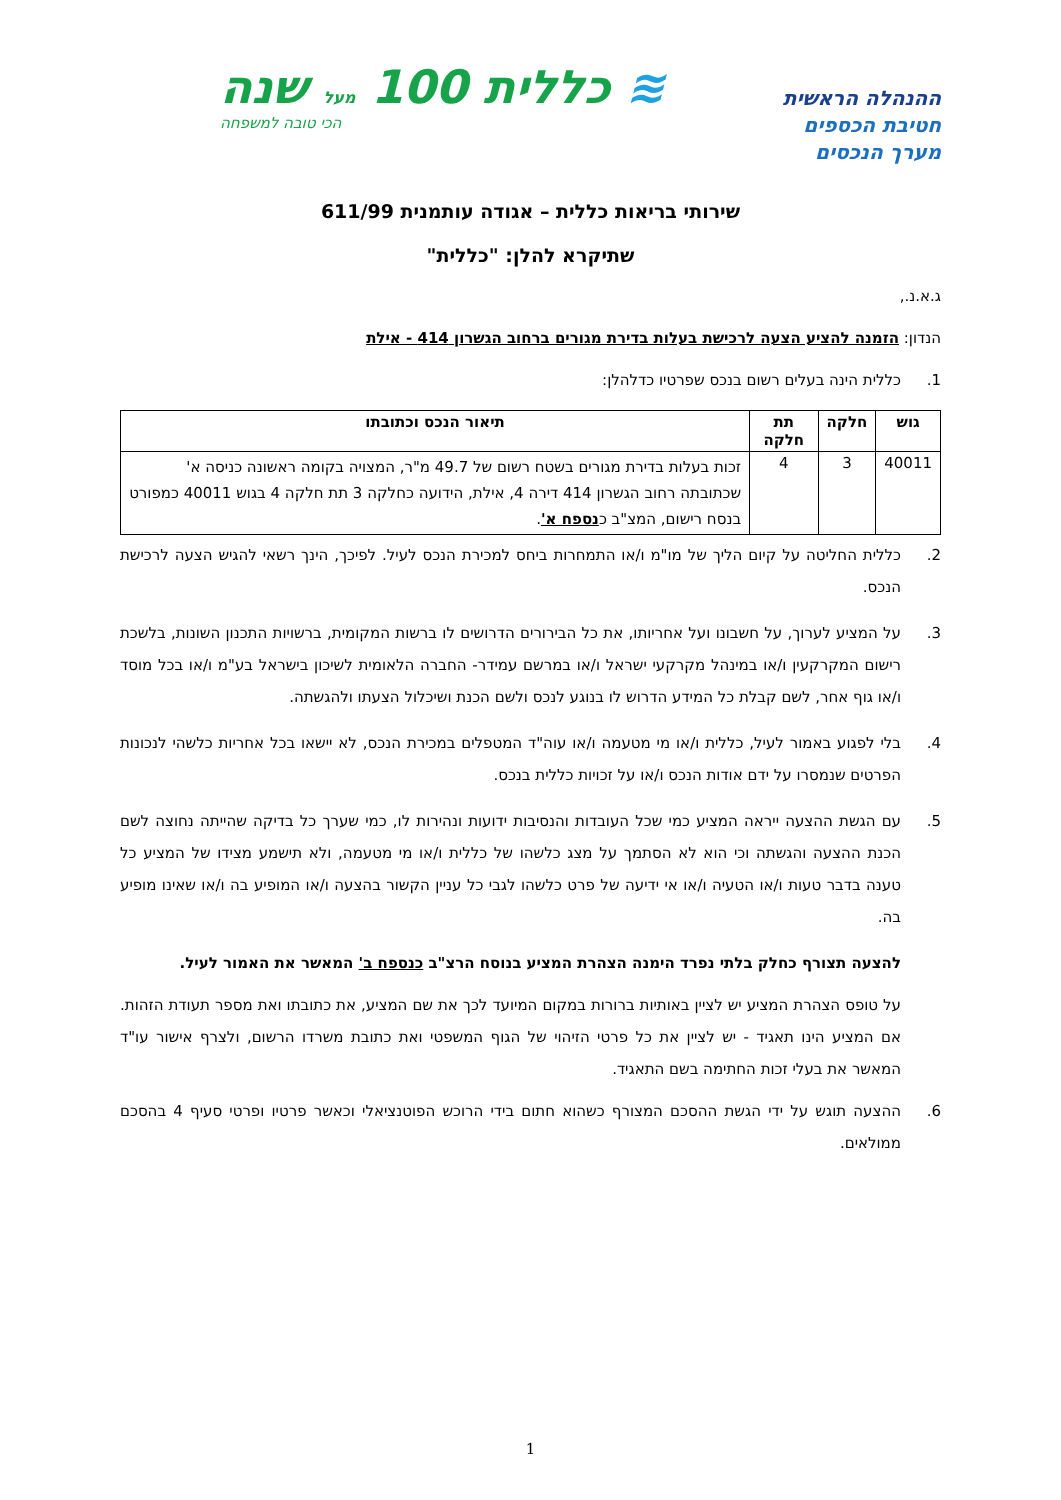ההנהלה הראשית
חטיבת הכספים
מערך הנכסים
≋ כללית 100 מעל שנה
הכי טובה למשפחה
שירותי בריאות כללית – אגודה עותמנית 611/99
שתיקרא להלן: "כללית"
ג.א.נ.,
הנדון: הזמנה להציע הצעה לרכישת בעלות בדירת מגורים ברחוב הגשרון 414 - אילת
1. כללית הינה בעלים רשום בנכס שפרטיו כדלהלן:
| גוש | חלקה | תת חלקה | תיאור הנכס וכתובתו |
| --- | --- | --- | --- |
| 40011 | 3 | 4 | זכות בעלות בדירת מגורים בשטח רשום של 49.7 מ"ר, המצויה בקומה ראשונה כניסה א' שכתובתה רחוב הגשרון 414 דירה 4, אילת, הידועה כחלקה 3 תת חלקה 4 בגוש 40011 כמפורט בנסח רישום, המצ"ב כ נספח א' . |
2. כללית החליטה על קיום הליך של מו"מ ו/או התמחרות ביחס למכירת הנכס לעיל. לפיכך, הינך רשאי להגיש הצעה לרכישת הנכס.
3. על המציע לערוך, על חשבונו ועל אחריותו, את כל הבירורים הדרושים לו ברשות המקומית, ברשויות התכנון השונות, בלשכת רישום המקרקעין ו/או במינהל מקרקעי ישראל ו/או במרשם עמידר- החברה הלאומית לשיכון בישראל בע"מ ו/או בכל מוסד ו/או גוף אחר, לשם קבלת כל המידע הדרוש לו בנוגע לנכס ולשם הכנת ושיכלול הצעתו ולהגשתה.
4. בלי לפגוע באמור לעיל, כללית ו/או מי מטעמה ו/או עוה"ד המטפלים במכירת הנכס, לא יישאו בכל אחריות כלשהי לנכונות הפרטים שנמסרו על ידם אודות הנכס ו/או על זכויות כללית בנכס.
5. עם הגשת ההצעה ייראה המציע כמי שכל העובדות והנסיבות ידועות ונהירות לו, כמי שערך כל בדיקה שהייתה נחוצה לשם הכנת ההצעה והגשתה וכי הוא לא הסתמך על מצג כלשהו של כללית ו/או מי מטעמה, ולא תישמע מצידו של המציע כל טענה בדבר טעות ו/או הטעיה ו/או אי ידיעה של פרט כלשהו לגבי כל עניין הקשור בהצעה ו/או המופיע בה ו/או שאינו מופיע בה.
להצעה תצורף כחלק בלתי נפרד הימנה הצהרת המציע בנוסח הרצ"ב כנספח ב' המאשר את האמור לעיל.
על טופס הצהרת המציע יש לציין באותיות ברורות במקום המיועד לכך את שם המציע, את כתובתו ואת מספר תעודת הזהות. אם המציע הינו תאגיד - יש לציין את כל פרטי הזיהוי של הגוף המשפטי ואת כתובת משרדו הרשום, ולצרף אישור עו"ד המאשר את בעלי זכות החתימה בשם התאגיד.
6. ההצעה תוגש על ידי הגשת ההסכם המצורף כשהוא חתום בידי הרוכש הפוטנציאלי וכאשר פרטיו ופרטי סעיף 4 בהסכם ממולאים.
1